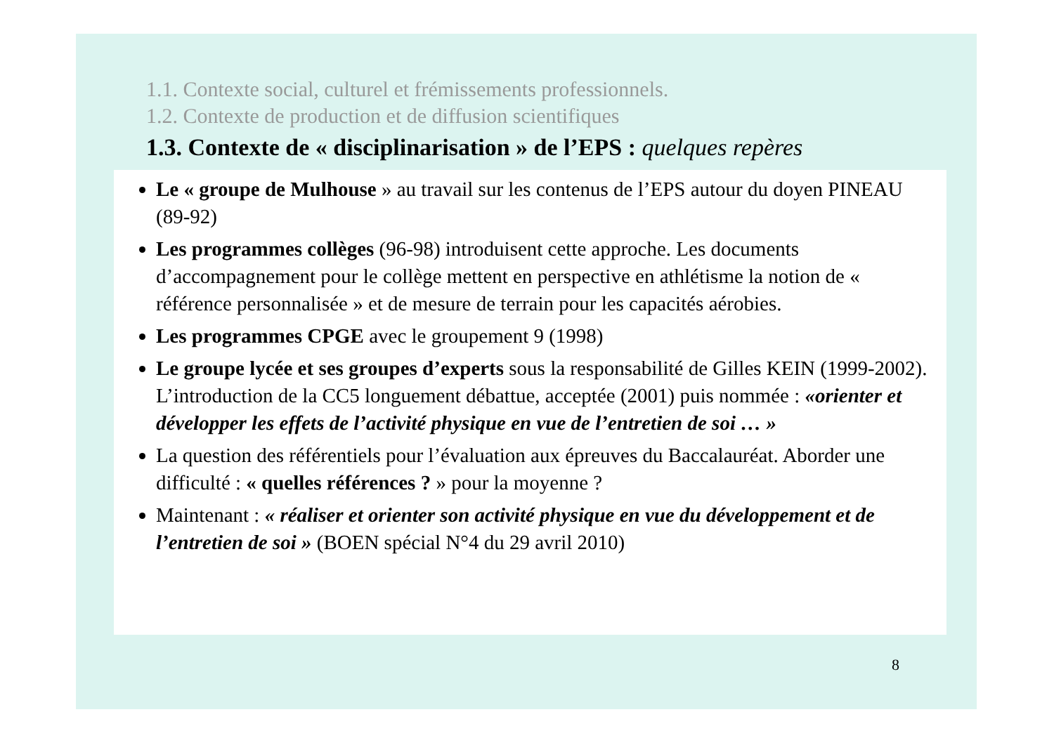1.1. Contexte social, culturel et frémissements professionnels.
1.2. Contexte de production et de diffusion scientifiques
1.3. Contexte de « disciplinarisation » de l’EPS : quelques repères
Le « groupe de Mulhouse » au travail sur les contenus de l’EPS autour du doyen PINEAU (89-92)
Les programmes collèges (96-98) introduisent cette approche. Les documents d’accompagnement pour le collège mettent en perspective en athlétisme la notion de « référence personnalisée » et de mesure de terrain pour les capacités aérobies.
Les programmes CPGE avec le groupement 9 (1998)
Le groupe lycée et ses groupes d’experts sous la responsabilité de Gilles KEIN (1999-2002). L’introduction de la CC5 longuement débattue, acceptée (2001) puis nommée : «orienter et développer les effets de l’activité physique en vue de l’entretien de soi … »
La question des référentiels pour l’évaluation aux épreuves du Baccalauréat. Aborder une difficulté : « quelles références ? » pour la moyenne ?
Maintenant : « réaliser et orienter son activité physique en vue du développement et de l’entretien de soi » (BOEN spécial N°4 du 29 avril 2010)
8